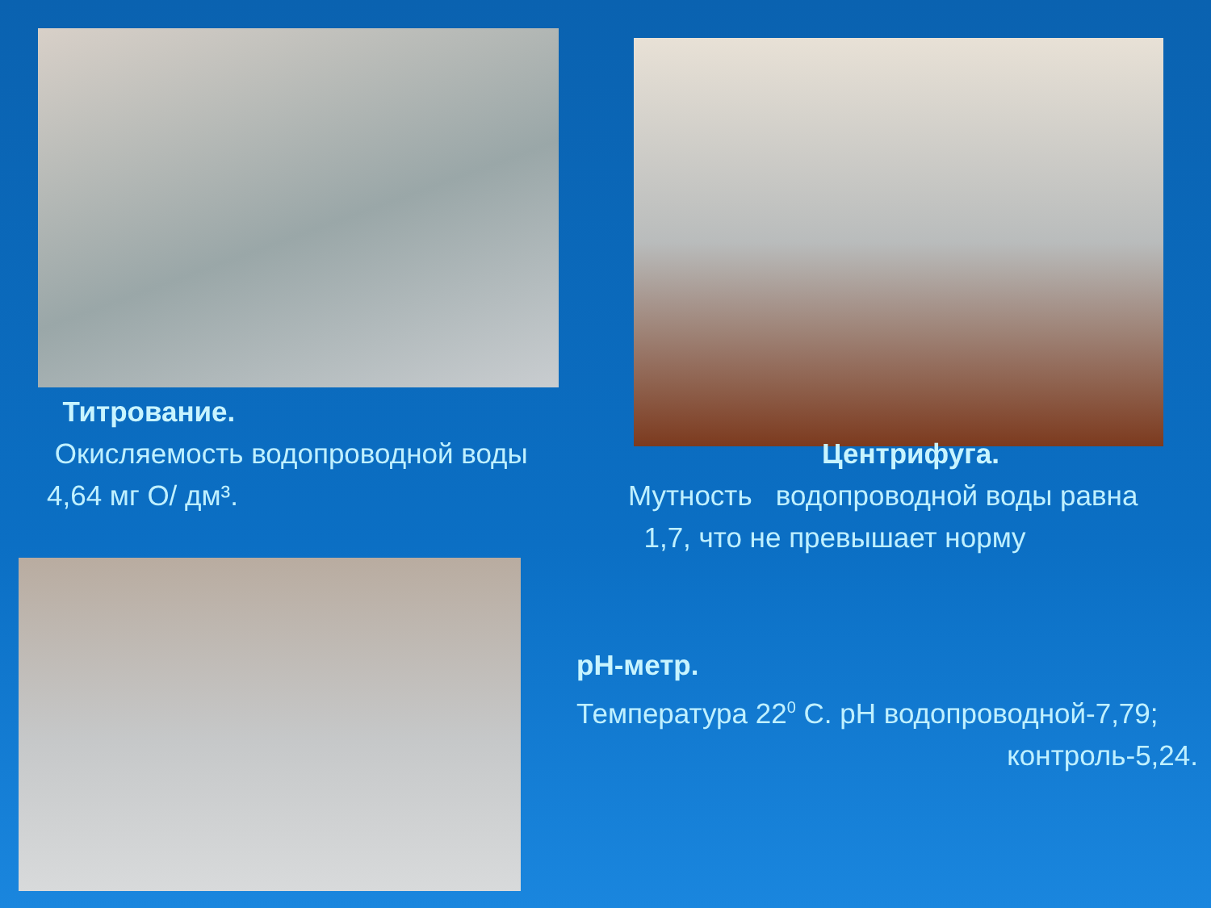Титрование.
Окисляемость водопроводной воды
4,64 мг О/ дм³.
Центрифуга.
Мутность водопроводной воды равна
1,7, что не превышает норму
pH-метр.
Температура 22<sup>0</sup> С. pH водопроводной-7,79;
контроль-5,24.